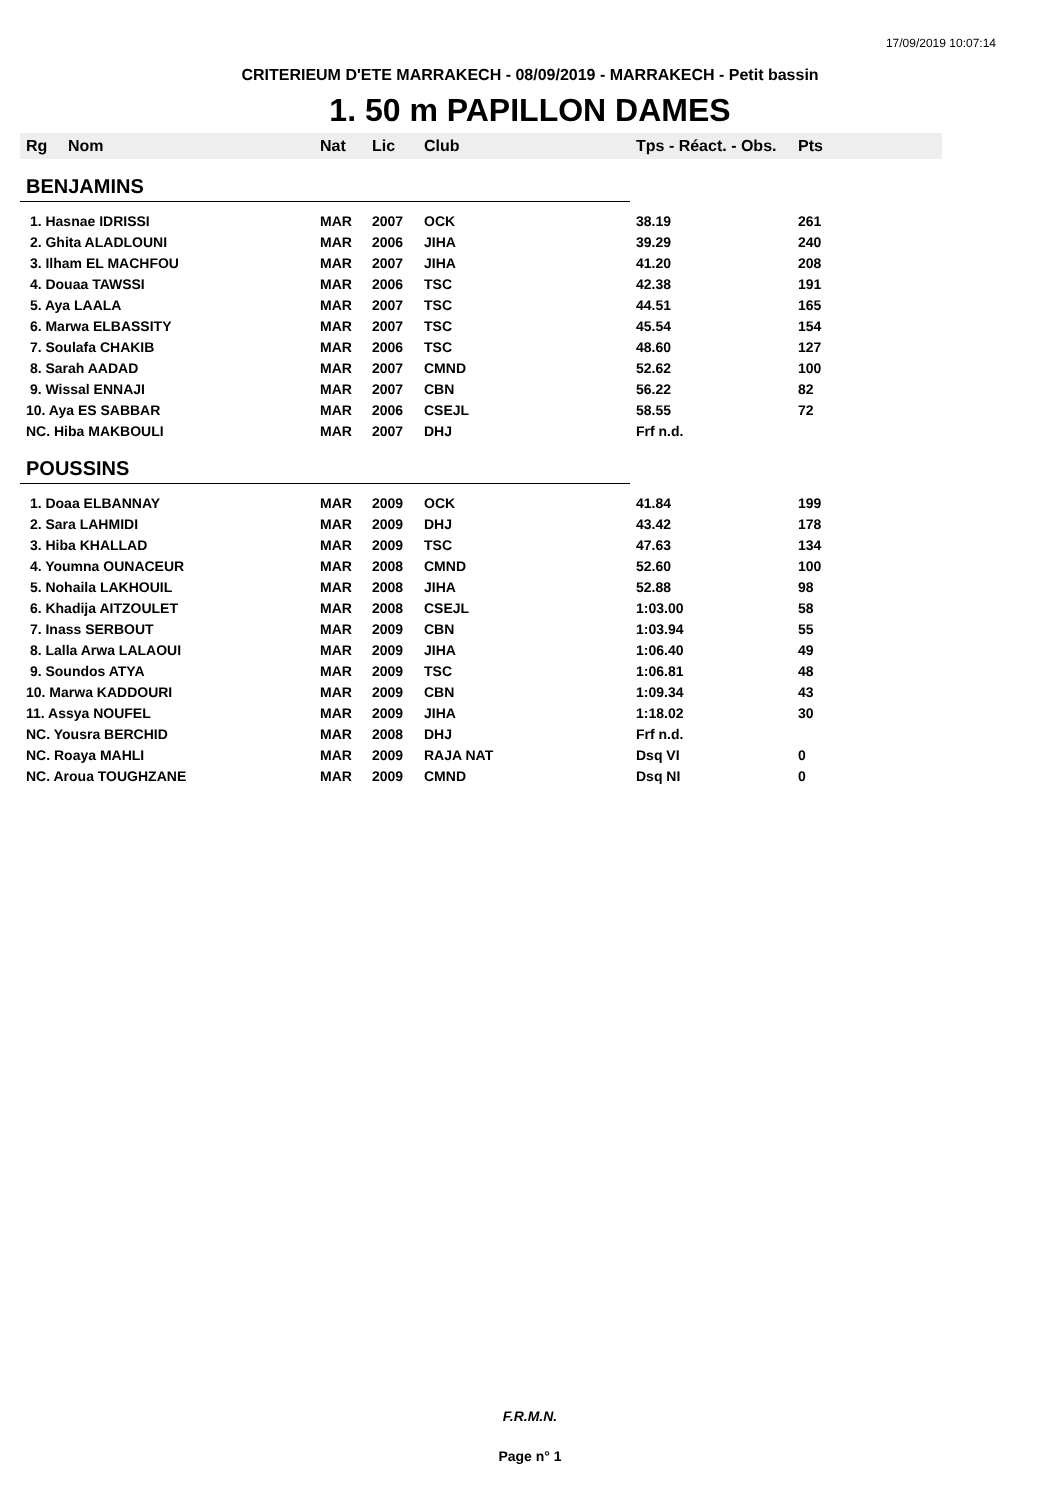17/09/2019 10:07:14
CRITERIEUM D'ETE MARRAKECH - 08/09/2019 - MARRAKECH - Petit bassin
1. 50 m PAPILLON DAMES
| Rg | Nom | Nat | Lic | Club | Tps - Réact. - Obs. | Pts |
| --- | --- | --- | --- | --- | --- | --- |
| BENJAMINS | | | | | | |
| 1. Hasnae IDRISSI | | MAR | 2007 | OCK | 38.19 | 261 |
| 2. Ghita ALADLOUNI | | MAR | 2006 | JIHA | 39.29 | 240 |
| 3. Ilham EL MACHFOU | | MAR | 2007 | JIHA | 41.20 | 208 |
| 4. Douaa TAWSSI | | MAR | 2006 | TSC | 42.38 | 191 |
| 5. Aya LAALA | | MAR | 2007 | TSC | 44.51 | 165 |
| 6. Marwa ELBASSITY | | MAR | 2007 | TSC | 45.54 | 154 |
| 7. Soulafa CHAKIB | | MAR | 2006 | TSC | 48.60 | 127 |
| 8. Sarah AADAD | | MAR | 2007 | CMND | 52.62 | 100 |
| 9. Wissal ENNAJI | | MAR | 2007 | CBN | 56.22 | 82 |
| 10. Aya ES SABBAR | | MAR | 2006 | CSEJL | 58.55 | 72 |
| NC. Hiba MAKBOULI | | MAR | 2007 | DHJ | Frf n.d. | |
| POUSSINS | | | | | | |
| 1. Doaa ELBANNAY | | MAR | 2009 | OCK | 41.84 | 199 |
| 2. Sara LAHMIDI | | MAR | 2009 | DHJ | 43.42 | 178 |
| 3. Hiba KHALLAD | | MAR | 2009 | TSC | 47.63 | 134 |
| 4. Youmna OUNACEUR | | MAR | 2008 | CMND | 52.60 | 100 |
| 5. Nohaila LAKHOUIL | | MAR | 2008 | JIHA | 52.88 | 98 |
| 6. Khadija AITZOULET | | MAR | 2008 | CSEJL | 1:03.00 | 58 |
| 7. Inass SERBOUT | | MAR | 2009 | CBN | 1:03.94 | 55 |
| 8. Lalla Arwa LALAOUI | | MAR | 2009 | JIHA | 1:06.40 | 49 |
| 9. Soundos ATYA | | MAR | 2009 | TSC | 1:06.81 | 48 |
| 10. Marwa KADDOURI | | MAR | 2009 | CBN | 1:09.34 | 43 |
| 11. Assya NOUFEL | | MAR | 2009 | JIHA | 1:18.02 | 30 |
| NC. Yousra BERCHID | | MAR | 2008 | DHJ | Frf n.d. | |
| NC. Roaya MAHLI | | MAR | 2009 | RAJA NAT | Dsq VI | 0 |
| NC. Aroua TOUGHZANE | | MAR | 2009 | CMND | Dsq NI | 0 |
F.R.M.N.
Page n° 1